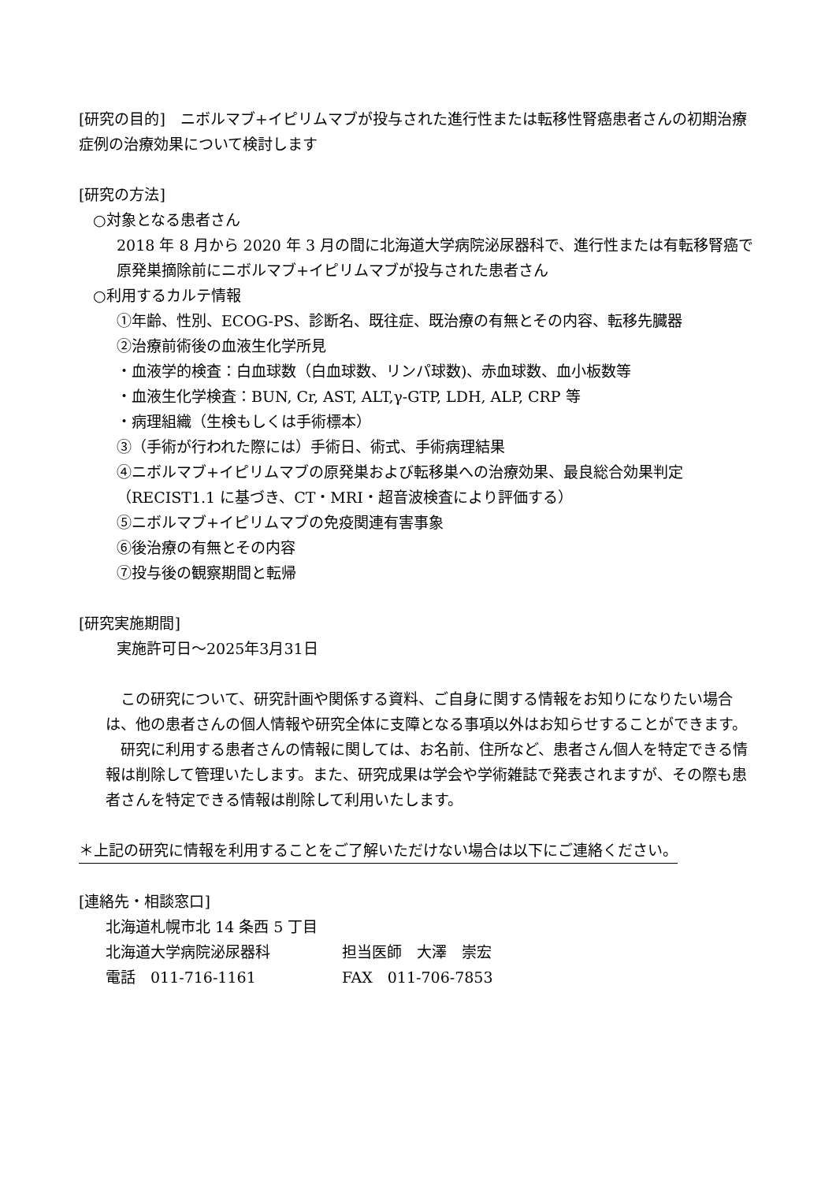[研究の目的]　ニボルマブ+イピリムマブが投与された進行性または転移性腎癌患者さんの初期治療症例の治療効果について検討します
[研究の方法]
○対象となる患者さん
2018 年 8 月から 2020 年 3 月の間に北海道大学病院泌尿器科で、進行性または有転移腎癌で原発巣摘除前にニボルマブ+イピリムマブが投与された患者さん
○利用するカルテ情報
①年齢、性別、ECOG-PS、診断名、既往症、既治療の有無とその内容、転移先臓器
②治療前術後の血液生化学所見
・血液学的検査：白血球数（白血球数、リンパ球数)、赤血球数、血小板数等
・血液生化学検査：BUN, Cr, AST, ALT,γ-GTP, LDH, ALP, CRP 等
・病理組織（生検もしくは手術標本）
③（手術が行われた際には）手術日、術式、手術病理結果
④ニボルマブ+イピリムマブの原発巣および転移巣への治療効果、最良総合効果判定（RECIST1.1 に基づき、CT・MRI・超音波検査により評価する）
⑤ニボルマブ+イピリムマブの免疫関連有害事象
⑥後治療の有無とその内容
⑦投与後の観察期間と転帰
[研究実施期間]
実施許可日～2025年3月31日
　この研究について、研究計画や関係する資料、ご自身に関する情報をお知りになりたい場合は、他の患者さんの個人情報や研究全体に支障となる事項以外はお知らせすることができます。
　研究に利用する患者さんの情報に関しては、お名前、住所など、患者さん個人を特定できる情報は削除して管理いたします。また、研究成果は学会や学術雑誌で発表されますが、その際も患者さんを特定できる情報は削除して利用いたします。
＊上記の研究に情報を利用することをご了解いただけない場合は以下にご連絡ください。
[連絡先・相談窓口]
北海道札幌市北 14 条西 5 丁目
北海道大学病院泌尿器科 担当医師　大澤　崇宏
電話　011-716-1161 FAX　011-706-7853